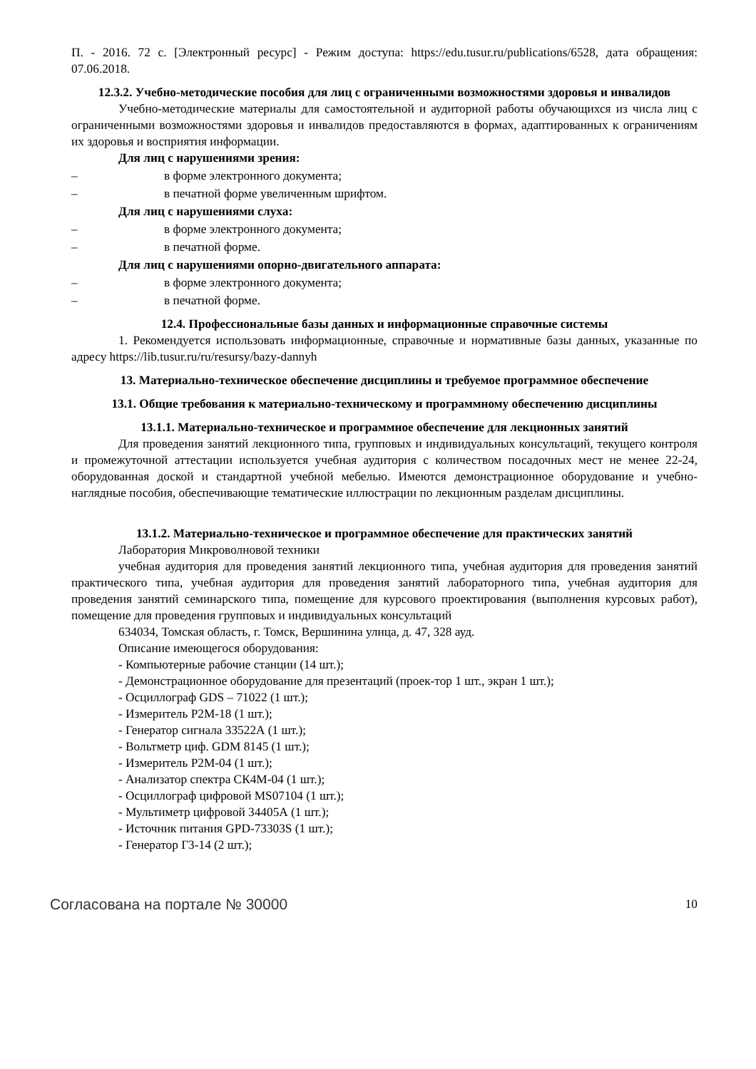П. - 2016. 72 с. [Электронный ресурс] - Режим доступа: https://edu.tusur.ru/publications/6528, дата обращения: 07.06.2018.
12.3.2. Учебно-методические пособия для лиц с ограниченными возможностями здоровья и инвалидов
Учебно-методические материалы для самостоятельной и аудиторной работы обучающихся из числа лиц с ограниченными возможностями здоровья и инвалидов предоставляются в формах, адаптированных к ограничениям их здоровья и восприятия информации.
Для лиц с нарушениями зрения:
– в форме электронного документа;
– в печатной форме увеличенным шрифтом.
Для лиц с нарушениями слуха:
– в форме электронного документа;
– в печатной форме.
Для лиц с нарушениями опорно-двигательного аппарата:
– в форме электронного документа;
– в печатной форме.
12.4. Профессиональные базы данных и информационные справочные системы
1. Рекомендуется использовать информационные, справочные и нормативные базы данных, указанные по адресу https://lib.tusur.ru/ru/resursy/bazy-dannyh
13. Материально-техническое обеспечение дисциплины и требуемое программное обеспечение
13.1. Общие требования к материально-техническому и программному обеспечению дисциплины
13.1.1. Материально-техническое и программное обеспечение для лекционных занятий
Для проведения занятий лекционного типа, групповых и индивидуальных консультаций, текущего контроля и промежуточной аттестации используется учебная аудитория с количеством посадочных мест не менее 22-24, оборудованная доской и стандартной учебной мебелью. Имеются демонстрационное оборудование и учебно-наглядные пособия, обеспечивающие тематические иллюстрации по лекционным разделам дисциплины.
13.1.2. Материально-техническое и программное обеспечение для практических занятий
Лаборатория Микроволновой техники
учебная аудитория для проведения занятий лекционного типа, учебная аудитория для проведения занятий практического типа, учебная аудитория для проведения занятий лабораторного типа, учебная аудитория для проведения занятий семинарского типа, помещение для курсового проектирования (выполнения курсовых работ), помещение для проведения групповых и индивидуальных консультаций
634034, Томская область, г. Томск, Вершинина улица, д. 47, 328 ауд.
Описание имеющегося оборудования:
- Компьютерные рабочие станции (14 шт.);
- Демонстрационное оборудование для презентаций (проек-тор 1 шт., экран 1 шт.);
- Осциллограф GDS – 71022 (1 шт.);
- Измеритель Р2М-18 (1 шт.);
- Генератор сигнала 33522А (1 шт.);
- Вольтметр циф. GDM 8145 (1 шт.);
- Измеритель Р2М-04 (1 шт.);
- Анализатор спектра СК4М-04 (1 шт.);
- Осциллограф цифровой MS07104 (1 шт.);
- Мультиметр цифровой 34405А (1 шт.);
- Источник питания GPD-73303S (1 шт.);
- Генератор Г3-14 (2 шт.);
Согласована на портале № 30000 10